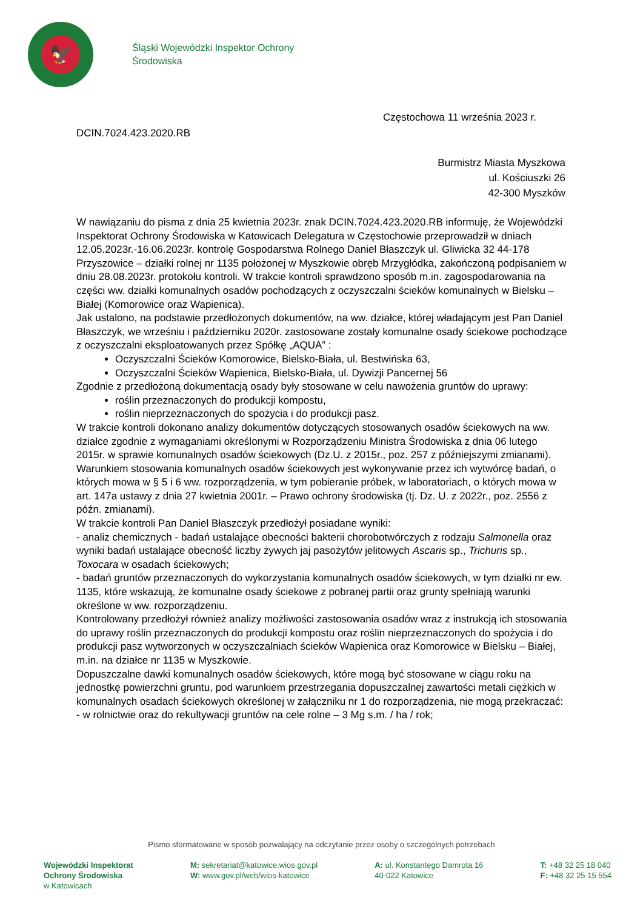🦅
Śląski Wojewódzki Inspektor Ochrony
Środowiska
Częstochowa 11 września 2023 r.
DCIN.7024.423.2020.RB
Burmistrz Miasta Myszkowa
ul. Kościuszki 26
42-300 Myszków
W nawiązaniu do pisma z dnia 25 kwietnia 2023r. znak DCIN.7024.423.2020.RB informuję, że Wojewódzki Inspektorat Ochrony Środowiska w Katowicach Delegatura w Częstochowie przeprowadził w dniach 12.05.2023r.-16.06.2023r. kontrolę Gospodarstwa Rolnego Daniel Błaszczyk ul. Gliwicka 32 44-178 Przyszowice – działki rolnej nr 1135 położonej w Myszkowie obręb Mrzygłódka, zakończoną podpisaniem w dniu 28.08.2023r. protokołu kontroli. W trakcie kontroli sprawdzono sposób m.in. zagospodarowania na części ww. działki komunalnych osadów pochodzących z oczyszczalni ścieków komunalnych w Bielsku – Białej (Komorowice oraz Wapienica).
Jak ustalono, na podstawie przedłożonych dokumentów, na ww. działce, której władającym jest Pan Daniel Błaszczyk, we wrześniu i październiku 2020r. zastosowane zostały komunalne osady ściekowe pochodzące z oczyszczalni eksploatowanych przez Spółkę „AQUA” :
Oczyszczalni Ścieków Komorowice, Bielsko-Biała, ul. Bestwińska 63,
Oczyszczalni Ścieków Wapienica, Bielsko-Biała, ul. Dywizji Pancernej 56
Zgodnie z przedłożoną dokumentacją osady były stosowane w celu nawożenia gruntów do uprawy:
roślin przeznaczonych do produkcji kompostu,
roślin nieprzeznaczonych do spożycia i do produkcji pasz.
W trakcie kontroli dokonano analizy dokumentów dotyczących stosowanych osadów ściekowych na ww. działce zgodnie z wymaganiami określonymi w Rozporządzeniu Ministra Środowiska z dnia 06 lutego 2015r. w sprawie komunalnych osadów ściekowych (Dz.U. z 2015r., poz. 257 z późniejszymi zmianami).
Warunkiem stosowania komunalnych osadów ściekowych jest wykonywanie przez ich wytwórcę badań, o których mowa w § 5 i 6 ww. rozporządzenia, w tym pobieranie próbek, w laboratoriach, o których mowa w art. 147a ustawy z dnia 27 kwietnia 2001r. – Prawo ochrony środowiska (tj. Dz. U. z 2022r., poz. 2556 z późn. zmianami).
W trakcie kontroli Pan Daniel Błaszczyk przedłożył posiadane wyniki:
- analiz chemicznych - badań ustalające obecności bakterii chorobotwórczych z rodzaju Salmonella oraz wyniki badań ustalające obecność liczby żywych jaj pasożytów jelitowych Ascaris sp., Trichuris sp., Toxocara w osadach ściekowych;
- badań gruntów przeznaczonych do wykorzystania komunalnych osadów ściekowych, w tym działki nr ew. 1135, które wskazują, że komunalne osady ściekowe z pobranej partii oraz grunty spełniają warunki określone w ww. rozporządzeniu.
Kontrolowany przedłożył również analizy możliwości zastosowania osadów wraz z instrukcją ich stosowania do uprawy roślin przeznaczonych do produkcji kompostu oraz roślin nieprzeznaczonych do spożycia i do produkcji pasz wytworzonych w oczyszczalniach ścieków Wapienica oraz Komorowice w Bielsku – Białej, m.in. na działce nr 1135 w Myszkowie.
Dopuszczalne dawki komunalnych osadów ściekowych, które mogą być stosowane w ciągu roku na jednostkę powierzchni gruntu, pod warunkiem przestrzegania dopuszczalnej zawartości metali ciężkich w komunalnych osadach ściekowych określonej w załączniku nr 1 do rozporządzenia, nie mogą przekraczać:
- w rolnictwie oraz do rekultywacji gruntów na cele rolne – 3 Mg s.m. / ha / rok;
Pismo sformatowane w sposób pozwalający na odczytanie przez osoby o szczególnych potrzebach
Wojewódzki Inspektorat
Ochrony Środowiska
w Katowicach
M: sekretariat@katowice.wios.gov.pl
W: www.gov.pl/web/wios-katowice
A: ul. Konstantego Damrota 16
40-022 Katowice
T: +48 32 25 18 040
F: +48 32 25 15 554